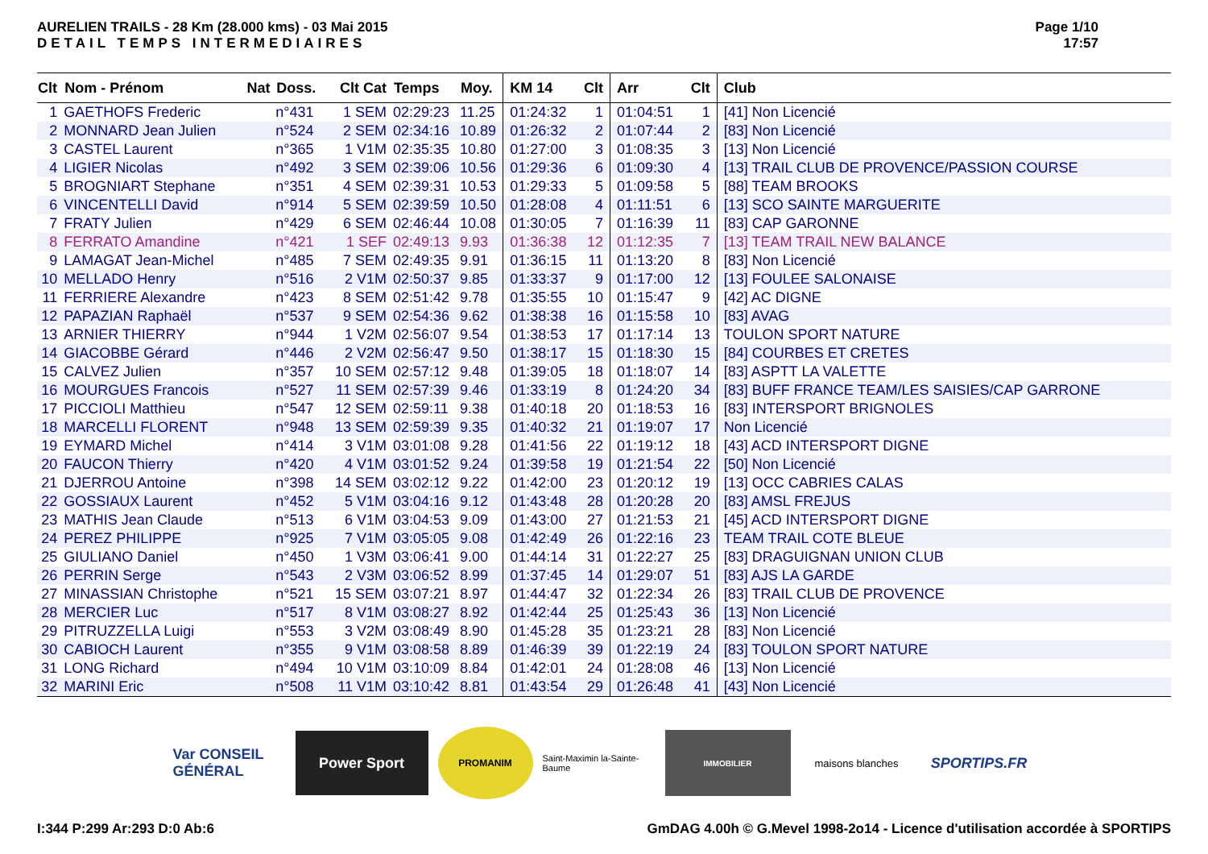AURELIEN TRAILS - 28 Km (28.000 kms) - 03 Mai 2015
DETAIL TEMPS INTERMEDIAIRES
Page 1/10
17:57
| Clt | Nom - Prénom | Nat | Doss. | Clt Cat | Temps | Moy. | KM 14 | Clt | Arr | Clt | Club |
| --- | --- | --- | --- | --- | --- | --- | --- | --- | --- | --- | --- |
| 1 | GAETHOFS Frederic | | n°431 | 1 SEM | 02:29:23 | 11.25 | 01:24:32 | 1 | 01:04:51 | 1 | [41] Non Licencié |
| 2 | MONNARD Jean Julien | | n°524 | 2 SEM | 02:34:16 | 10.89 | 01:26:32 | 2 | 01:07:44 | 2 | [83] Non Licencié |
| 3 | CASTEL Laurent | | n°365 | 1 V1M | 02:35:35 | 10.80 | 01:27:00 | 3 | 01:08:35 | 3 | [13] Non Licencié |
| 4 | LIGIER Nicolas | | n°492 | 3 SEM | 02:39:06 | 10.56 | 01:29:36 | 6 | 01:09:30 | 4 | [13] TRAIL CLUB DE PROVENCE/PASSION COURSE |
| 5 | BROGNIART Stephane | | n°351 | 4 SEM | 02:39:31 | 10.53 | 01:29:33 | 5 | 01:09:58 | 5 | [88] TEAM BROOKS |
| 6 | VINCENTELLI David | | n°914 | 5 SEM | 02:39:59 | 10.50 | 01:28:08 | 4 | 01:11:51 | 6 | [13] SCO SAINTE MARGUERITE |
| 7 | FRATY Julien | | n°429 | 6 SEM | 02:46:44 | 10.08 | 01:30:05 | 7 | 01:16:39 | 11 | [83] CAP GARONNE |
| 8 | FERRATO Amandine | | n°421 | 1 SEF | 02:49:13 | 9.93 | 01:36:38 | 12 | 01:12:35 | 7 | [13] TEAM TRAIL NEW BALANCE |
| 9 | LAMAGAT Jean-Michel | | n°485 | 7 SEM | 02:49:35 | 9.91 | 01:36:15 | 11 | 01:13:20 | 8 | [83] Non Licencié |
| 10 | MELLADO Henry | | n°516 | 2 V1M | 02:50:37 | 9.85 | 01:33:37 | 9 | 01:17:00 | 12 | [13] FOULEE SALONAISE |
| 11 | FERRIERE Alexandre | | n°423 | 8 SEM | 02:51:42 | 9.78 | 01:35:55 | 10 | 01:15:47 | 9 | [42] AC DIGNE |
| 12 | PAPAZIAN Raphaël | | n°537 | 9 SEM | 02:54:36 | 9.62 | 01:38:38 | 16 | 01:15:58 | 10 | [83] AVAG |
| 13 | ARNIER THIERRY | | n°944 | 1 V2M | 02:56:07 | 9.54 | 01:38:53 | 17 | 01:17:14 | 13 | TOULON SPORT NATURE |
| 14 | GIACOBBE Gérard | | n°446 | 2 V2M | 02:56:47 | 9.50 | 01:38:17 | 15 | 01:18:30 | 15 | [84] COURBES ET CRETES |
| 15 | CALVEZ Julien | | n°357 | 10 SEM | 02:57:12 | 9.48 | 01:39:05 | 18 | 01:18:07 | 14 | [83] ASPTT LA VALETTE |
| 16 | MOURGUES Francois | | n°527 | 11 SEM | 02:57:39 | 9.46 | 01:33:19 | 8 | 01:24:20 | 34 | [83] BUFF FRANCE TEAM/LES SAISIES/CAP GARRONE |
| 17 | PICCIOLI Matthieu | | n°547 | 12 SEM | 02:59:11 | 9.38 | 01:40:18 | 20 | 01:18:53 | 16 | [83] INTERSPORT BRIGNOLES |
| 18 | MARCELLI FLORENT | | n°948 | 13 SEM | 02:59:39 | 9.35 | 01:40:32 | 21 | 01:19:07 | 17 | Non Licencié |
| 19 | EYMARD Michel | | n°414 | 3 V1M | 03:01:08 | 9.28 | 01:41:56 | 22 | 01:19:12 | 18 | [43] ACD INTERSPORT DIGNE |
| 20 | FAUCON Thierry | | n°420 | 4 V1M | 03:01:52 | 9.24 | 01:39:58 | 19 | 01:21:54 | 22 | [50] Non Licencié |
| 21 | DJERROU Antoine | | n°398 | 14 SEM | 03:02:12 | 9.22 | 01:42:00 | 23 | 01:20:12 | 19 | [13] OCC CABRIES CALAS |
| 22 | GOSSIAUX Laurent | | n°452 | 5 V1M | 03:04:16 | 9.12 | 01:43:48 | 28 | 01:20:28 | 20 | [83] AMSL FREJUS |
| 23 | MATHIS Jean Claude | | n°513 | 6 V1M | 03:04:53 | 9.09 | 01:43:00 | 27 | 01:21:53 | 21 | [45] ACD INTERSPORT DIGNE |
| 24 | PEREZ PHILIPPE | | n°925 | 7 V1M | 03:05:05 | 9.08 | 01:42:49 | 26 | 01:22:16 | 23 | TEAM TRAIL COTE BLEUE |
| 25 | GIULIANO Daniel | | n°450 | 1 V3M | 03:06:41 | 9.00 | 01:44:14 | 31 | 01:22:27 | 25 | [83] DRAGUIGNAN UNION CLUB |
| 26 | PERRIN Serge | | n°543 | 2 V3M | 03:06:52 | 8.99 | 01:37:45 | 14 | 01:29:07 | 51 | [83] AJS LA GARDE |
| 27 | MINASSIAN Christophe | | n°521 | 15 SEM | 03:07:21 | 8.97 | 01:44:47 | 32 | 01:22:34 | 26 | [83] TRAIL CLUB DE PROVENCE |
| 28 | MERCIER Luc | | n°517 | 8 V1M | 03:08:27 | 8.92 | 01:42:44 | 25 | 01:25:43 | 36 | [13] Non Licencié |
| 29 | PITRUZZELLA Luigi | | n°553 | 3 V2M | 03:08:49 | 8.90 | 01:45:28 | 35 | 01:23:21 | 28 | [83] Non Licencié |
| 30 | CABIOCH Laurent | | n°355 | 9 V1M | 03:08:58 | 8.89 | 01:46:39 | 39 | 01:22:19 | 24 | [83] TOULON SPORT NATURE |
| 31 | LONG Richard | | n°494 | 10 V1M | 03:10:09 | 8.84 | 01:42:01 | 24 | 01:28:08 | 46 | [13] Non Licencié |
| 32 | MARINI Eric | | n°508 | 11 V1M | 03:10:42 | 8.81 | 01:43:54 | 29 | 01:26:48 | 41 | [43] Non Licencié |
Var CONSEIL GÉNÉRAL
Power Sport
PROMANIM
Saint-Maximin la-Sainte-Baume
IMMOBILIER
maisons blanches
SPORTIPS.FR
I:344 P:299 Ar:293 D:0 Ab:6 GmDAG 4.00h © G.Mevel 1998-2o14 - Licence d'utilisation accordée à SPORTIPS